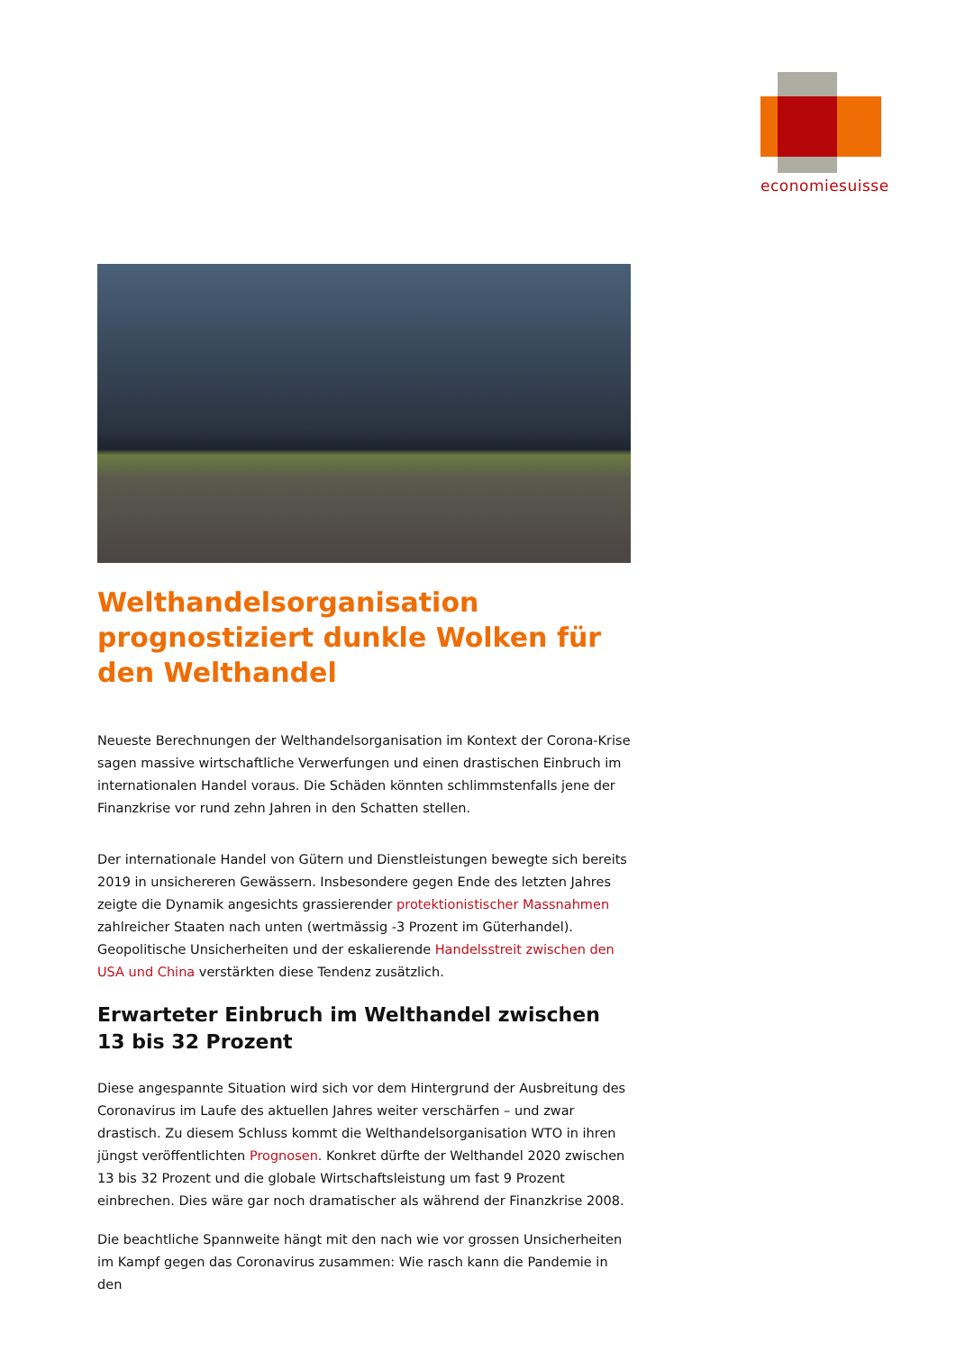economiesuisse
Welthandelsorganisation prognostiziert dunkle Wolken für den Welthandel
Neueste Berechnungen der Welthandelsorganisation im Kontext der Corona-Krise sagen massive wirtschaftliche Verwerfungen und einen drastischen Einbruch im internationalen Handel voraus. Die Schäden könnten schlimmstenfalls jene der Finanzkrise vor rund zehn Jahren in den Schatten stellen.
Der internationale Handel von Gütern und Dienstleistungen bewegte sich bereits 2019 in unsichereren Gewässern. Insbesondere gegen Ende des letzten Jahres zeigte die Dynamik angesichts grassierender protektionistischer Massnahmen zahlreicher Staaten nach unten (wertmässig -3 Prozent im Güterhandel). Geopolitische Unsicherheiten und der eskalierende Handelsstreit zwischen den USA und China verstärkten diese Tendenz zusätzlich.
Erwarteter Einbruch im Welthandel zwischen 13 bis 32 Prozent
Diese angespannte Situation wird sich vor dem Hintergrund der Ausbreitung des Coronavirus im Laufe des aktuellen Jahres weiter verschärfen – und zwar drastisch. Zu diesem Schluss kommt die Welthandelsorganisation WTO in ihren jüngst veröffentlichten Prognosen. Konkret dürfte der Welthandel 2020 zwischen 13 bis 32 Prozent und die globale Wirtschaftsleistung um fast 9 Prozent einbrechen. Dies wäre gar noch dramatischer als während der Finanzkrise 2008.
Die beachtliche Spannweite hängt mit den nach wie vor grossen Unsicherheiten im Kampf gegen das Coronavirus zusammen: Wie rasch kann die Pandemie in den